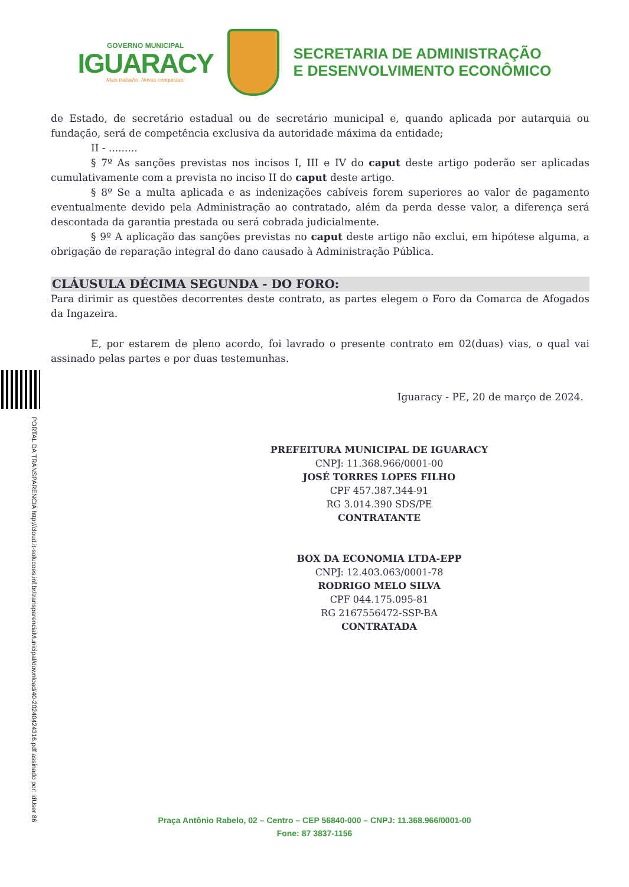GOVERNO MUNICIPAL
IGUARACY
Mais trabalho. Novas conquistas!
SECRETARIA DE ADMINISTRAÇÃO
E DESENVOLVIMENTO ECONÔMICO
PORTAL DA TRANSPARENCIA http://cloud.it-solucoes.inf.br/transparenciaMunicipal/download/40-20240424316.pdf assinado por: idUser 86
de Estado, de secretário estadual ou de secretário municipal e, quando aplicada por autarquia ou fundação, será de competência exclusiva da autoridade máxima da entidade;
II - .........
§ 7º As sanções previstas nos incisos I, III e IV do caput deste artigo poderão ser aplicadas cumulativamente com a prevista no inciso II do caput deste artigo.
§ 8º Se a multa aplicada e as indenizações cabíveis forem superiores ao valor de pagamento eventualmente devido pela Administração ao contratado, além da perda desse valor, a diferença será descontada da garantia prestada ou será cobrada judicialmente.
§ 9º A aplicação das sanções previstas no caput deste artigo não exclui, em hipótese alguma, a obrigação de reparação integral do dano causado à Administração Pública.
CLÁUSULA DÉCIMA SEGUNDA - DO FORO:
Para dirimir as questões decorrentes deste contrato, as partes elegem o Foro da Comarca de Afogados da Ingazeira.
E, por estarem de pleno acordo, foi lavrado o presente contrato em 02(duas) vias, o qual vai assinado pelas partes e por duas testemunhas.
Iguaracy - PE, 20 de março de 2024.
PREFEITURA MUNICIPAL DE IGUARACY
CNPJ: 11.368.966/0001-00
JOSÉ TORRES LOPES FILHO
CPF 457.387.344-91
RG 3.014.390 SDS/PE
CONTRATANTE
BOX DA ECONOMIA LTDA-EPP
CNPJ: 12.403.063/0001-78
RODRIGO MELO SILVA
CPF 044.175.095-81
RG 2167556472-SSP-BA
CONTRATADA
Praça Antônio Rabelo, 02 – Centro – CEP 56840-000 – CNPJ: 11.368.966/0001-00
Fone: 87 3837-1156